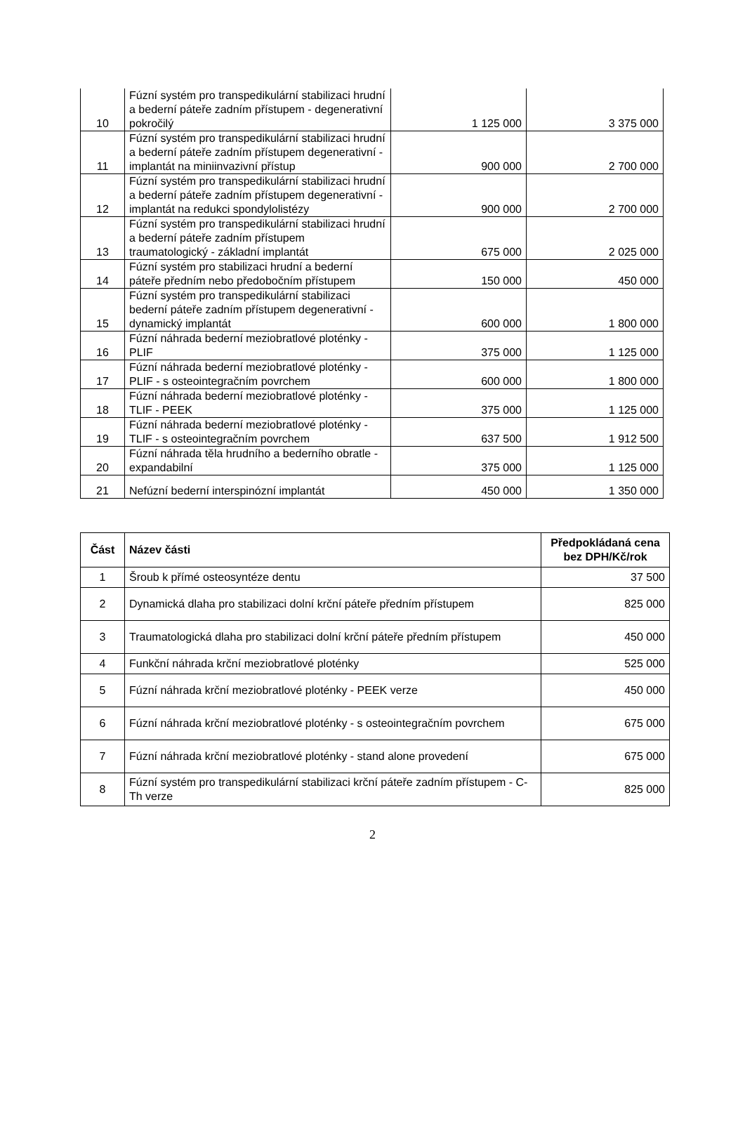| 10 | Fúzní systém pro transpedikulární stabilizaci hrudní a bederní páteře zadním přístupem - degenerativní pokročilý | 1 125 000 | 3 375 000 |
| 11 | Fúzní systém pro transpedikulární stabilizaci hrudní a bederní páteře zadním přístupem degenerativní - implantát na miniinvazivní přístup | 900 000 | 2 700 000 |
| 12 | Fúzní systém pro transpedikulární stabilizaci hrudní a bederní páteře zadním přístupem degenerativní - implantát na redukci spondylolistézy | 900 000 | 2 700 000 |
| 13 | Fúzní systém pro transpedikulární stabilizaci hrudní a bederní páteře zadním přístupem traumatologický - základní implantát | 675 000 | 2 025 000 |
| 14 | Fúzní systém pro stabilizaci hrudní a bederní páteře předním nebo předobočním přístupem | 150 000 | 450 000 |
| 15 | Fúzní systém pro transpedikulární stabilizaci bederní páteře zadním přístupem degenerativní - dynamický implantát | 600 000 | 1 800 000 |
| 16 | Fúzní náhrada bederní meziobratlové ploténky - PLIF | 375 000 | 1 125 000 |
| 17 | Fúzní náhrada bederní meziobratlové ploténky - PLIF - s osteointegračním povrchem | 600 000 | 1 800 000 |
| 18 | Fúzní náhrada bederní meziobratlové ploténky - TLIF - PEEK | 375 000 | 1 125 000 |
| 19 | Fúzní náhrada bederní meziobratlové ploténky - TLIF - s osteointegračním povrchem | 637 500 | 1 912 500 |
| 20 | Fúzní náhrada těla hrudního a bederního obratle - expandabilní | 375 000 | 1 125 000 |
| 21 | Nefúzní bederní interspinózní implantát | 450 000 | 1 350 000 |
| Část | Název části | Předpokládaná cena bez DPH/Kč/rok |
| --- | --- | --- |
| 1 | Šroub k přímé osteosyntéze dentu | 37 500 |
| 2 | Dynamická dlaha pro stabilizaci dolní krční páteře předním přístupem | 825 000 |
| 3 | Traumatologická dlaha pro stabilizaci dolní krční páteře předním přístupem | 450 000 |
| 4 | Funkční náhrada krční meziobratlové ploténky | 525 000 |
| 5 | Fúzní náhrada krční meziobratlové ploténky - PEEK verze | 450 000 |
| 6 | Fúzní náhrada krční meziobratlové ploténky - s osteointegračním povrchem | 675 000 |
| 7 | Fúzní náhrada krční meziobratlové ploténky - stand alone provedení | 675 000 |
| 8 | Fúzní systém pro transpedikulární stabilizaci krční páteře zadním přístupem - C-Th verze | 825 000 |
2